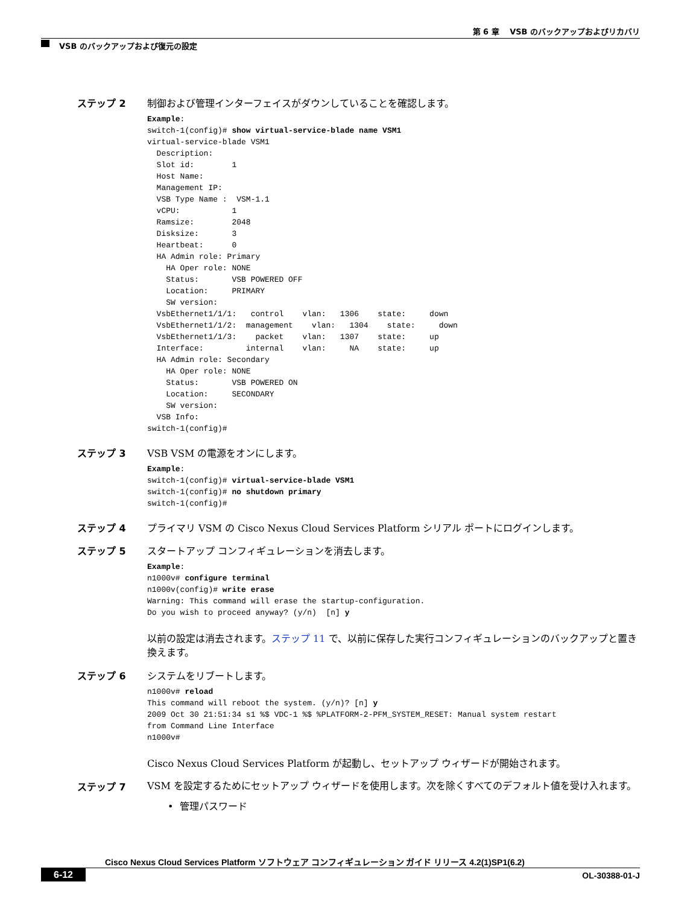第 6 章　 VSB のバックアップおよびリカバリ
VSB のバックアップおよび復元の設定
ステップ 2 制御および管理インターフェイスがダウンしていることを確認します。
Example:
switch-1(config)# show virtual-service-blade name VSM1
virtual-service-blade VSM1
  Description:
  Slot id:        1
  Host Name:
  Management IP:
  VSB Type Name :  VSM-1.1
  vCPU:           1
  Ramsize:        2048
  Disksize:       3
  Heartbeat:      0
  HA Admin role: Primary
    HA Oper role: NONE
    Status:       VSB POWERED OFF
    Location:     PRIMARY
    SW version:
  VsbEthernet1/1/1:   control    vlan:   1306    state:     down
  VsbEthernet1/1/2:  management    vlan:   1304    state:     down
  VsbEthernet1/1/3:    packet    vlan:   1307    state:     up
  Interface:         internal    vlan:     NA    state:     up
  HA Admin role: Secondary
    HA Oper role: NONE
    Status:       VSB POWERED ON
    Location:     SECONDARY
    SW version:
  VSB Info:
switch-1(config)#
ステップ 3 VSB VSM の電源をオンにします。
Example:
switch-1(config)# virtual-service-blade VSM1
switch-1(config)# no shutdown primary
switch-1(config)#
ステップ 4 プライマリ VSM の Cisco Nexus Cloud Services Platform シリアル ポートにログインします。
ステップ 5 スタートアップ コンフィギュレーションを消去します。
Example:
n1000v# configure terminal
n1000v(config)# write erase
Warning: This command will erase the startup-configuration.
Do you wish to proceed anyway? (y/n)  [n] y
以前の設定は消去されます。ステップ 11 で、以前に保存した実行コンフィギュレーションのバックアップと置き換えます。
ステップ 6 システムをリブートします。
n1000v# reload
This command will reboot the system. (y/n)? [n] y
2009 Oct 30 21:51:34 s1 %$ VDC-1 %$ %PLATFORM-2-PFM_SYSTEM_RESET: Manual system restart
from Command Line Interface
n1000v#
Cisco Nexus Cloud Services Platform が起動し、セットアップ ウィザードが開始されます。
ステップ 7
VSM を設定するためにセットアップ ウィザードを使用します。次を除くすべてのデフォルト値を受け入れます。
• 管理パスワード
Cisco Nexus Cloud Services Platform ソフトウェア コンフィギュレーション ガイド リリース 4.2(1)SP1(6.2)
6-12 OL-30388-01-J